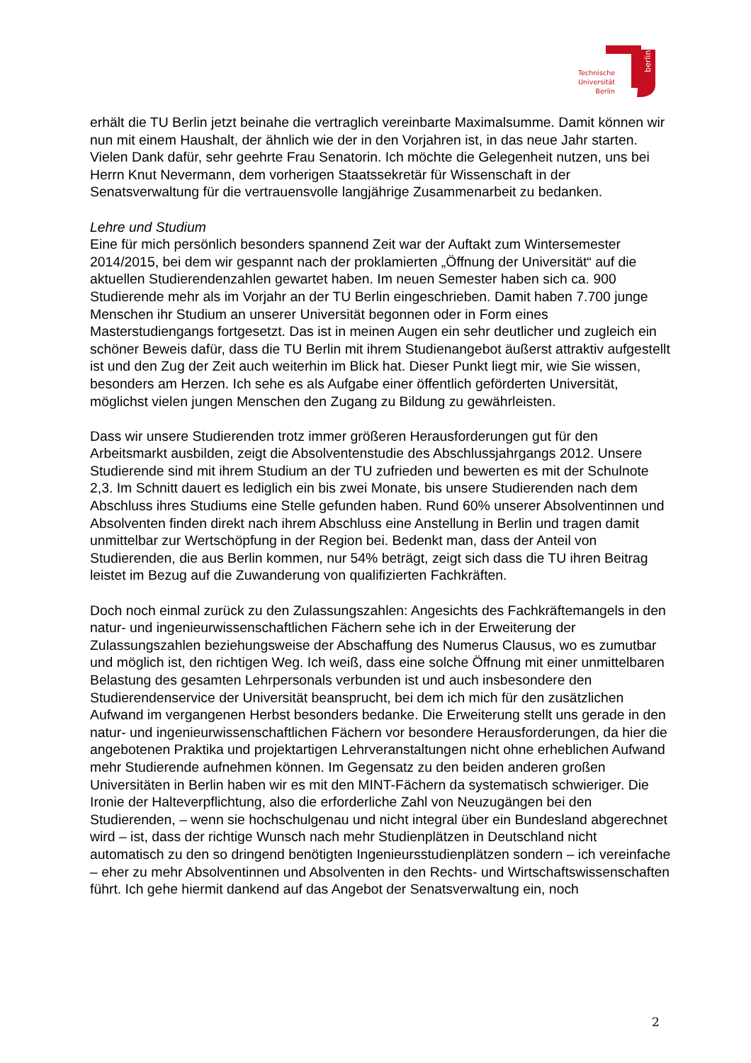berlin
Technische
Universität
Berlin
erhält die TU Berlin jetzt beinahe die vertraglich vereinbarte Maximalsumme. Damit können wir nun mit einem Haushalt, der ähnlich wie der in den Vorjahren ist, in das neue Jahr starten. Vielen Dank dafür, sehr geehrte Frau Senatorin. Ich möchte die Gelegenheit nutzen, uns bei Herrn Knut Nevermann, dem vorherigen Staatssekretär für Wissenschaft in der Senatsverwaltung für die vertrauensvolle langjährige Zusammenarbeit zu bedanken.
Lehre und Studium
Eine für mich persönlich besonders spannend Zeit war der Auftakt zum Wintersemester 2014/2015, bei dem wir gespannt nach der proklamierten „Öffnung der Universität“ auf die aktuellen Studierendenzahlen gewartet haben. Im neuen Semester haben sich ca. 900 Studierende mehr als im Vorjahr an der TU Berlin eingeschrieben. Damit haben 7.700 junge Menschen ihr Studium an unserer Universität begonnen oder in Form eines Masterstudiengangs fortgesetzt. Das ist in meinen Augen ein sehr deutlicher und zugleich ein schöner Beweis dafür, dass die TU Berlin mit ihrem Studienangebot äußerst attraktiv aufgestellt ist und den Zug der Zeit auch weiterhin im Blick hat. Dieser Punkt liegt mir, wie Sie wissen, besonders am Herzen. Ich sehe es als Aufgabe einer öffentlich geförderten Universität, möglichst vielen jungen Menschen den Zugang zu Bildung zu gewährleisten.
Dass wir unsere Studierenden trotz immer größeren Herausforderungen gut für den Arbeitsmarkt ausbilden, zeigt die Absolventenstudie des Abschlussjahrgangs 2012. Unsere Studierende sind mit ihrem Studium an der TU zufrieden und bewerten es mit der Schulnote 2,3. Im Schnitt dauert es lediglich ein bis zwei Monate, bis unsere Studierenden nach dem Abschluss ihres Studiums eine Stelle gefunden haben. Rund 60% unserer Absolventinnen und Absolventen finden direkt nach ihrem Abschluss eine Anstellung in Berlin und tragen damit unmittelbar zur Wertschöpfung in der Region bei. Bedenkt man, dass der Anteil von Studierenden, die aus Berlin kommen, nur 54% beträgt, zeigt sich dass die TU ihren Beitrag leistet im Bezug auf die Zuwanderung von qualifizierten Fachkräften.
Doch noch einmal zurück zu den Zulassungszahlen: Angesichts des Fachkräftemangels in den natur- und ingenieurwissenschaftlichen Fächern sehe ich in der Erweiterung der Zulassungszahlen beziehungsweise der Abschaffung des Numerus Clausus, wo es zumutbar und möglich ist, den richtigen Weg. Ich weiß, dass eine solche Öffnung mit einer unmittelbaren Belastung des gesamten Lehrpersonals verbunden ist und auch insbesondere den Studierendenservice der Universität beansprucht, bei dem ich mich für den zusätzlichen Aufwand im vergangenen Herbst besonders bedanke. Die Erweiterung stellt uns gerade in den natur- und ingenieurwissenschaftlichen Fächern vor besondere Herausforderungen, da hier die angebotenen Praktika und projektartigen Lehrveranstaltungen nicht ohne erheblichen Aufwand mehr Studierende aufnehmen können. Im Gegensatz zu den beiden anderen großen Universitäten in Berlin haben wir es mit den MINT-Fächern da systematisch schwieriger. Die Ironie der Halteverpflichtung, also die erforderliche Zahl von Neuzugängen bei den Studierenden, – wenn sie hochschulgenau und nicht integral über ein Bundesland abgerechnet wird – ist, dass der richtige Wunsch nach mehr Studienplätzen in Deutschland nicht automatisch zu den so dringend benötigten Ingenieursstudienplätzen sondern – ich vereinfache – eher zu mehr Absolventinnen und Absolventen in den Rechts- und Wirtschaftswissenschaften führt. Ich gehe hiermit dankend auf das Angebot der Senatsverwaltung ein, noch
2